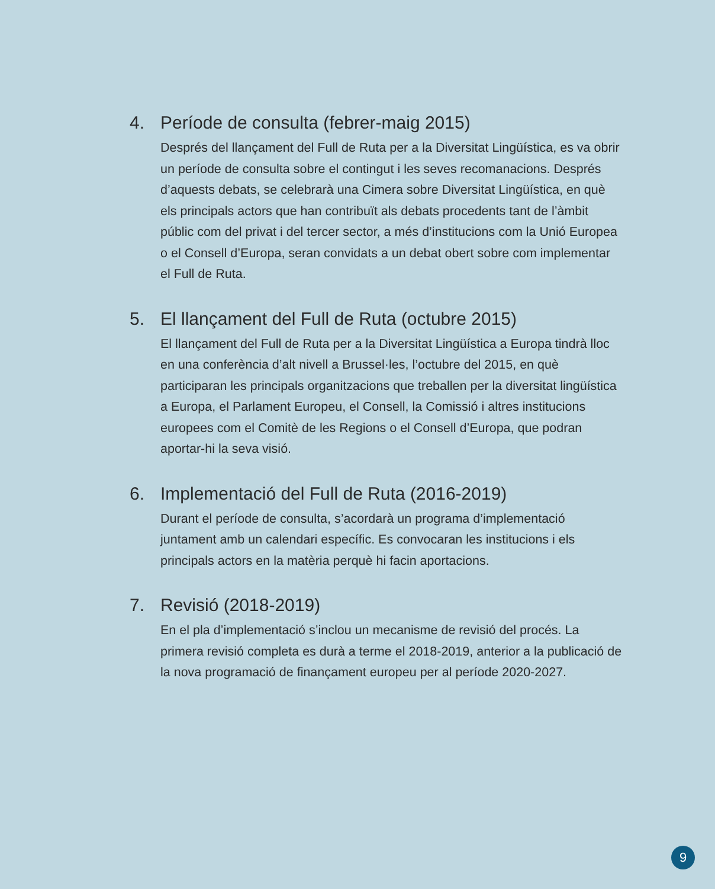4. Període de consulta (febrer-maig 2015)
Després del llançament del Full de Ruta per a la Diversitat Lingüística, es va obrir un període de consulta sobre el contingut i les seves recomanacions. Després d’aquests debats, se celebrarà una Cimera sobre Diversitat Lingüística, en què els principals actors que han contribuït als debats procedents tant de l’àmbit públic com del privat i del tercer sector, a més d’institucions com la Unió Europea o el Consell d’Europa, seran convidats a un debat obert sobre com implementar el Full de Ruta.
5. El llançament del Full de Ruta (octubre 2015)
El llançament del Full de Ruta per a la Diversitat Lingüística a Europa tindrà lloc en una conferència d’alt nivell a Brussel·les, l’octubre del 2015, en què participaran les principals organitzacions que treballen per la diversitat lingüística a Europa, el Parlament Europeu, el Consell, la Comissió i altres institucions europees com el Comitè de les Regions o el Consell d’Europa, que podran aportar-hi la seva visió.
6. Implementació del Full de Ruta (2016-2019)
Durant el període de consulta, s’acordarà un programa d’implementació juntament amb un calendari específic. Es convocaran les institucions i els principals actors en la matèria perquè hi facin aportacions.
7. Revisió (2018-2019)
En el pla d’implementació s’inclou un mecanisme de revisió del procés. La primera revisió completa es durà a terme el 2018-2019, anterior a la publicació de la nova programació de finançament europeu per al període 2020-2027.
9